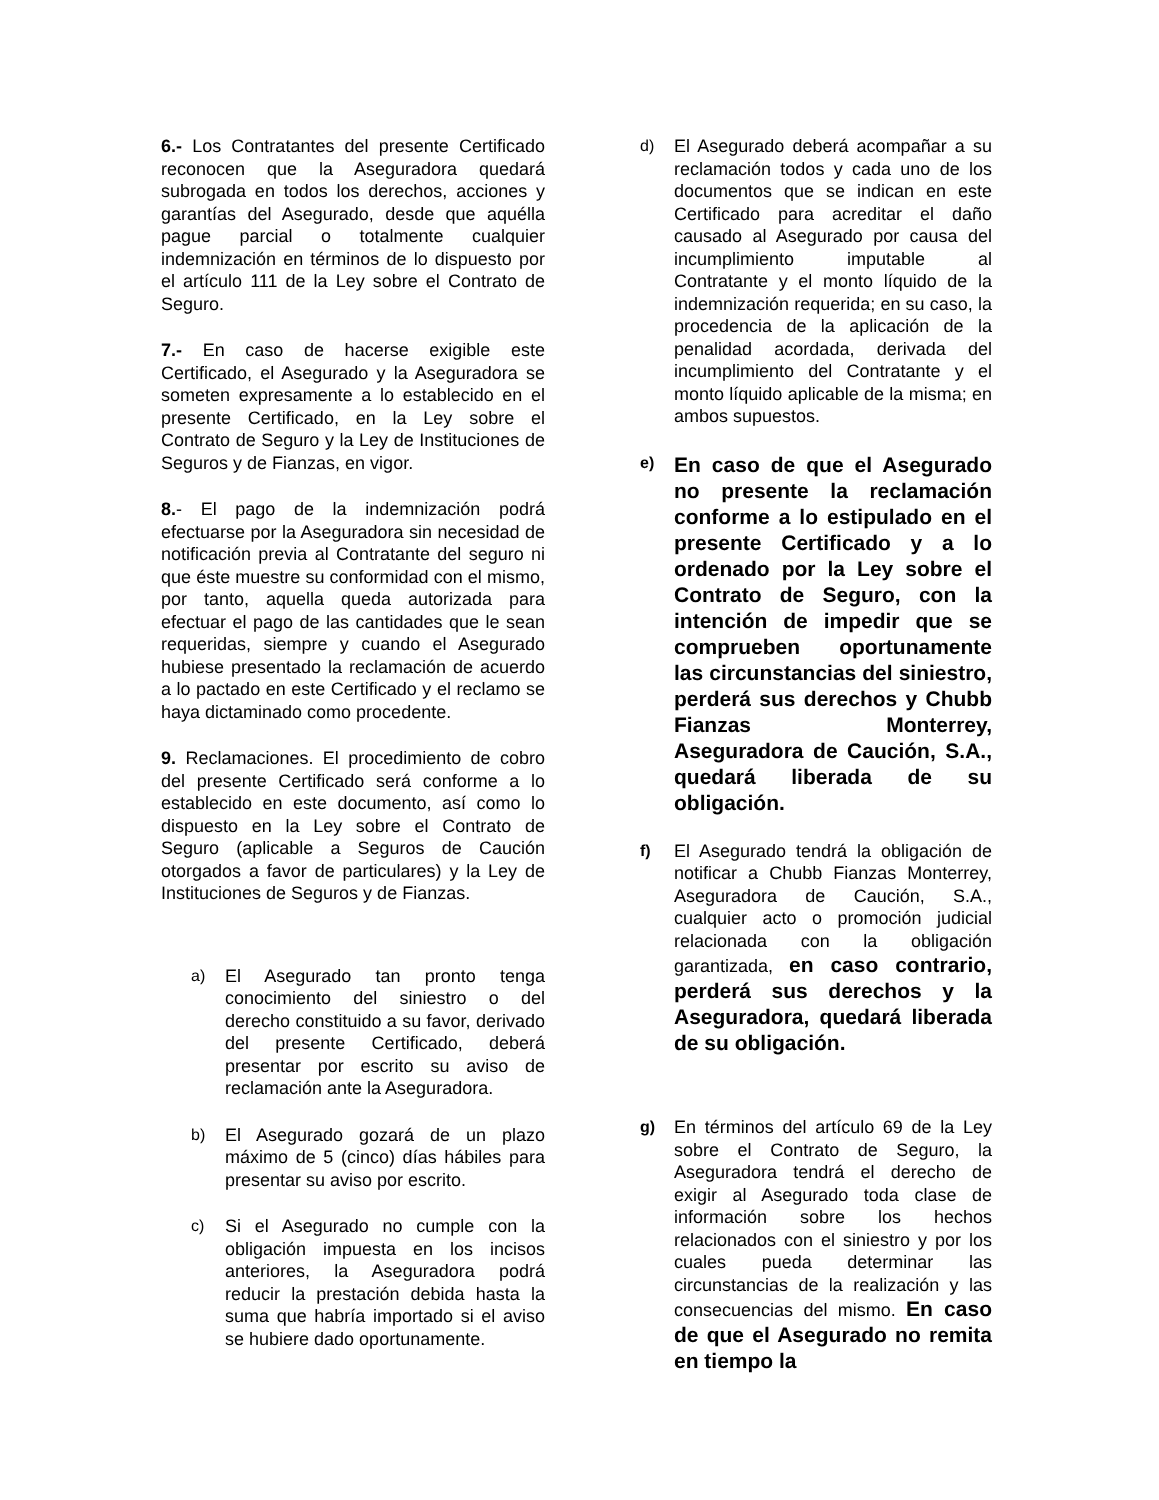6.- Los Contratantes del presente Certificado reconocen que la Aseguradora quedará subrogada en todos los derechos, acciones y garantías del Asegurado, desde que aquélla pague parcial o totalmente cualquier indemnización en términos de lo dispuesto por el artículo 111 de la Ley sobre el Contrato de Seguro.
7.- En caso de hacerse exigible este Certificado, el Asegurado y la Aseguradora se someten expresamente a lo establecido en el presente Certificado, en la Ley sobre el Contrato de Seguro y la Ley de Instituciones de Seguros y de Fianzas, en vigor.
8.- El pago de la indemnización podrá efectuarse por la Aseguradora sin necesidad de notificación previa al Contratante del seguro ni que éste muestre su conformidad con el mismo, por tanto, aquella queda autorizada para efectuar el pago de las cantidades que le sean requeridas, siempre y cuando el Asegurado hubiese presentado la reclamación de acuerdo a lo pactado en este Certificado y el reclamo se haya dictaminado como procedente.
9. Reclamaciones. El procedimiento de cobro del presente Certificado será conforme a lo establecido en este documento, así como lo dispuesto en la Ley sobre el Contrato de Seguro (aplicable a Seguros de Caución otorgados a favor de particulares) y la Ley de Instituciones de Seguros y de Fianzas.
a) El Asegurado tan pronto tenga conocimiento del siniestro o del derecho constituido a su favor, derivado del presente Certificado, deberá presentar por escrito su aviso de reclamación ante la Aseguradora.
b) El Asegurado gozará de un plazo máximo de 5 (cinco) días hábiles para presentar su aviso por escrito.
c) Si el Asegurado no cumple con la obligación impuesta en los incisos anteriores, la Aseguradora podrá reducir la prestación debida hasta la suma que habría importado si el aviso se hubiere dado oportunamente.
d) El Asegurado deberá acompañar a su reclamación todos y cada uno de los documentos que se indican en este Certificado para acreditar el daño causado al Asegurado por causa del incumplimiento imputable al Contratante y el monto líquido de la indemnización requerida; en su caso, la procedencia de la aplicación de la penalidad acordada, derivada del incumplimiento del Contratante y el monto líquido aplicable de la misma; en ambos supuestos.
e)
En caso de que el Asegurado no presente la reclamación conforme a lo estipulado en el presente Certificado y a lo ordenado por la Ley sobre el Contrato de Seguro, con la intención de impedir que se comprueben oportunamente las circunstancias del siniestro, perderá sus derechos y Chubb Fianzas Monterrey, Aseguradora de Caución, S.A., quedará liberada de su obligación.
f) El Asegurado tendrá la obligación de notificar a Chubb Fianzas Monterrey, Aseguradora de Caución, S.A., cualquier acto o promoción judicial relacionada con la obligación garantizada, en caso contrario, perderá sus derechos y la Aseguradora, quedará liberada de su obligación.
g) En términos del artículo 69 de la Ley sobre el Contrato de Seguro, la Aseguradora tendrá el derecho de exigir al Asegurado toda clase de información sobre los hechos relacionados con el siniestro y por los cuales pueda determinar las circunstancias de la realización y las consecuencias del mismo. En caso de que el Asegurado no remita en tiempo la